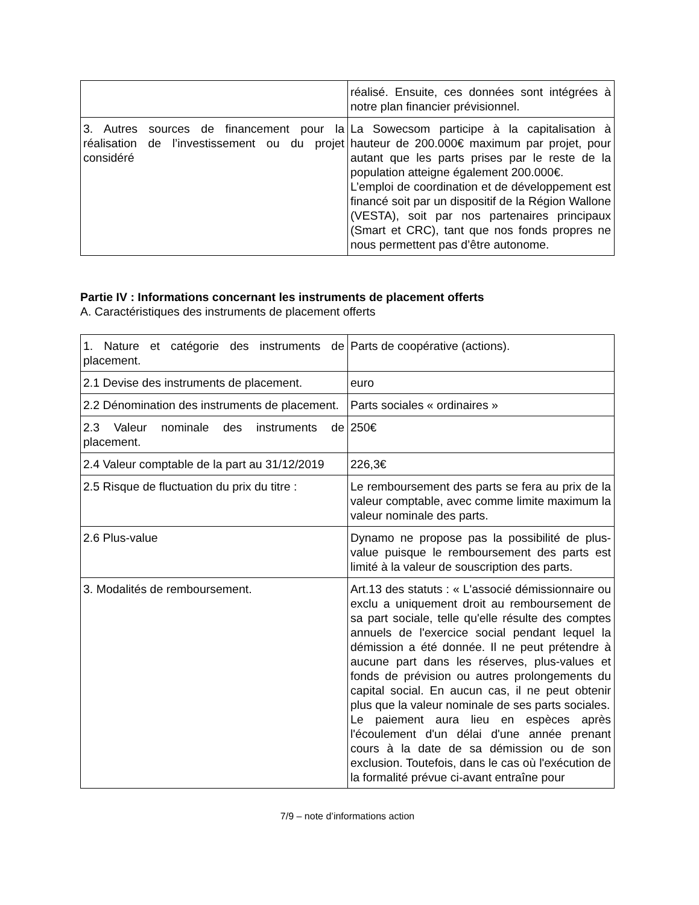| | réalisé. Ensuite, ces données sont intégrées à notre plan financier prévisionnel. |
| 3. Autres sources de financement pour la réalisation de l’investissement ou du projet considéré | La Sowecsom participe à la capitalisation à hauteur de 200.000€ maximum par projet, pour autant que les parts prises par le reste de la population atteigne également 200.000€. L’emploi de coordination et de développement est financé soit par un dispositif de la Région Wallone (VESTA), soit par nos partenaires principaux (Smart et CRC), tant que nos fonds propres ne nous permettent pas d’être autonome. |
Partie IV : Informations concernant les instruments de placement offerts
A. Caractéristiques des instruments de placement offerts
| 1. Nature et catégorie des instruments de placement. | Parts de coopérative (actions). |
| 2.1 Devise des instruments de placement. | euro |
| 2.2 Dénomination des instruments de placement. | Parts sociales « ordinaires » |
| 2.3 Valeur nominale des instruments de placement. | 250€ |
| 2.4 Valeur comptable de la part au 31/12/2019 | 226,3€ |
| 2.5 Risque de fluctuation du prix du titre : | Le remboursement des parts se fera au prix de la valeur comptable, avec comme limite maximum la valeur nominale des parts. |
| 2.6 Plus-value | Dynamo ne propose pas la possibilité de plus-value puisque le remboursement des parts est limité à la valeur de souscription des parts. |
| 3. Modalités de remboursement. | Art.13 des statuts : « L'associé démissionnaire ou exclu a uniquement droit au remboursement de sa part sociale, telle qu'elle résulte des comptes annuels de l'exercice social pendant lequel la démission a été donnée. Il ne peut prétendre à aucune part dans les réserves, plus-values et fonds de prévision ou autres prolongements du capital social. En aucun cas, il ne peut obtenir plus que la valeur nominale de ses parts sociales. Le paiement aura lieu en espèces après l'écoulement d'un délai d'une année prenant cours à la date de sa démission ou de son exclusion. Toutefois, dans le cas où l'exécution de la formalité prévue ci-avant entraîne pour |
7/9 – note d’informations action